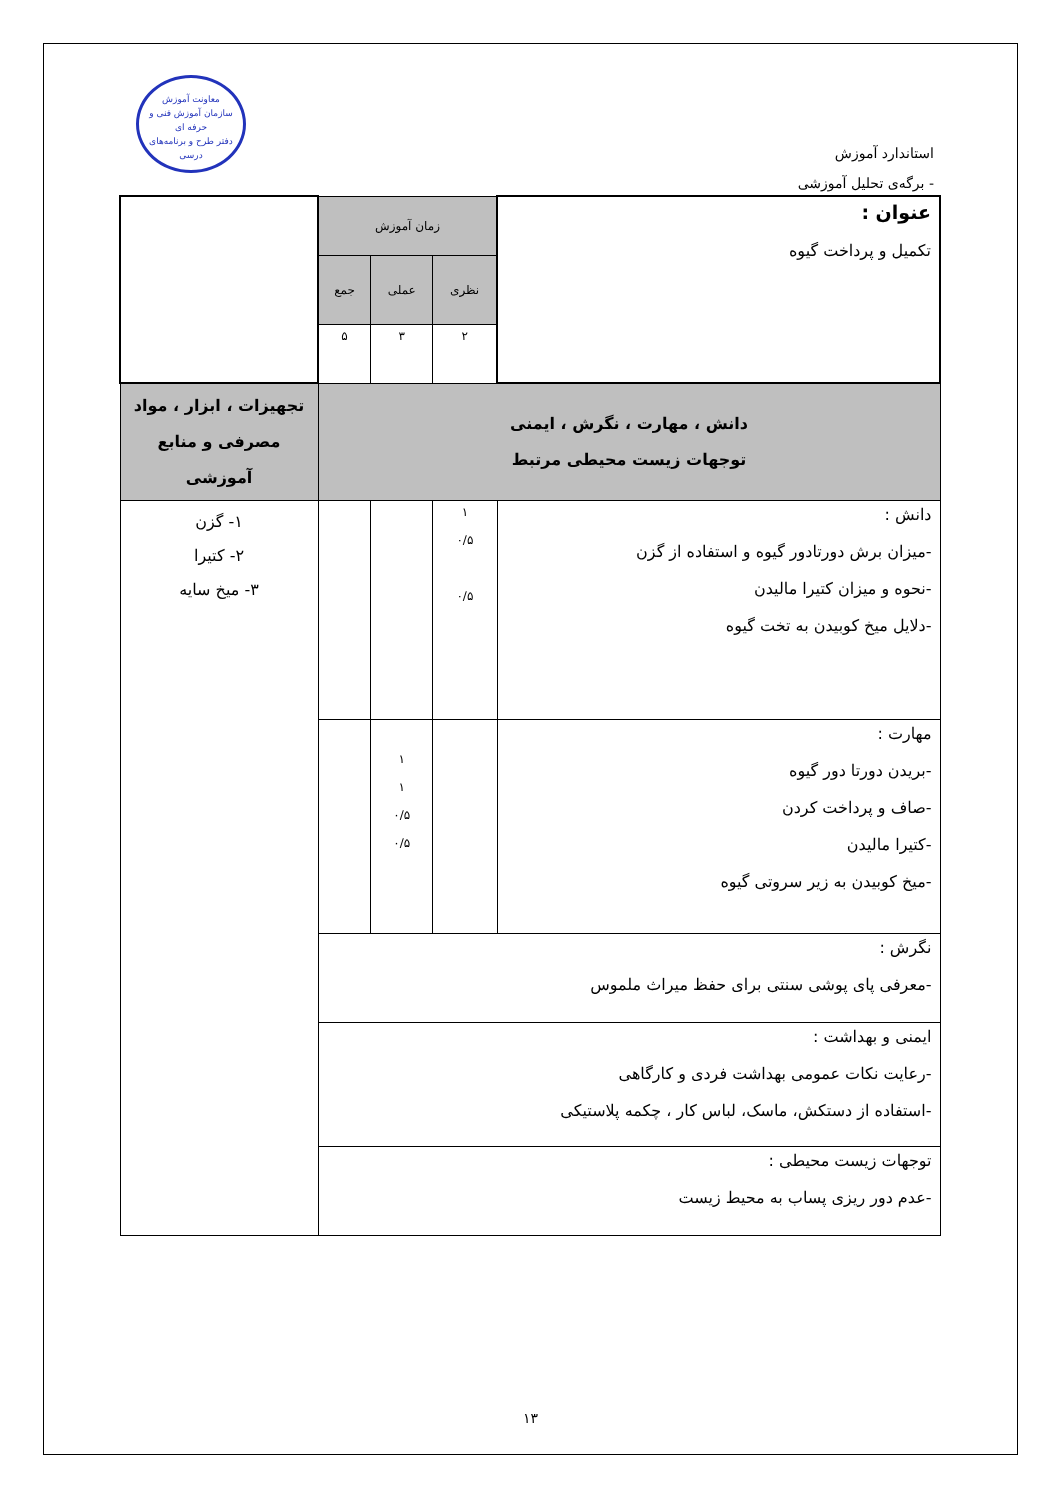معاونت آموزش
سازمان آموزش فنی و حرفه ای
دفتر طرح و برنامه‌های درسی
استاندارد آموزش
- برگه‌ی تحلیل آموزشی
| عنوان : تکمیل و پرداخت گیوه | زمان آموزش | | | |
| | نظری | عملی | جمع | |
| | ۲ | ۳ | ۵ | |
| دانش ، مهارت ، نگرش ، ایمنی توجهات زیست محیطی مرتبط | | | | تجهیزات ، ابزار ، مواد مصرفی و منابع آموزشی |
| دانش : -میزان برش دورتادور گیوه و استفاده از گزن -نحوه و میزان کتیرا مالیدن -دلایل میخ کوبیدن به تخت گیوه | ۱ ۰/۵ ۰/۵ | | | ۱- گزن ۲- کتیرا ۳- میخ سایه |
| مهارت : -بریدن دورتا دور گیوه -صاف و پرداخت کردن -کتیرا مالیدن -میخ کوبیدن به زیر سروتی گیوه | | ۱ ۱ ۰/۵ ۰/۵ | | |
| نگرش : -معرفی پای پوشی سنتی برای حفظ میراث ملموس | | | | |
| ایمنی و بهداشت : -رعایت نکات عمومی بهداشت فردی و کارگاهی -استفاده از دستکش، ماسک، لباس کار ، چکمه پلاستیکی | | | | |
| توجهات زیست محیطی : -عدم دور ریزی پساب به محیط زیست | | | | |
۱۳